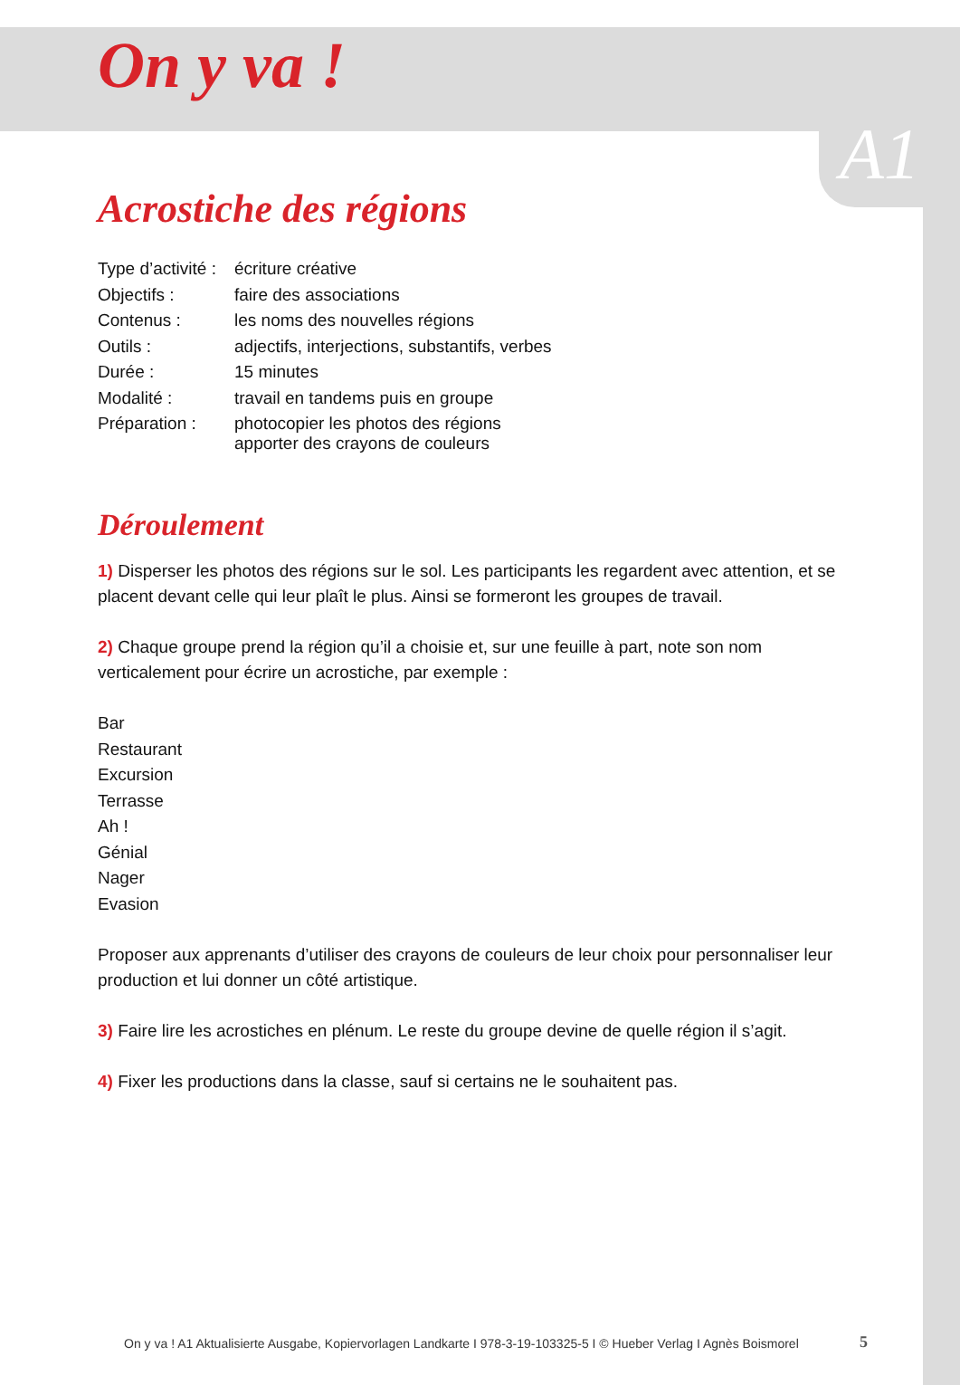On y va !
A1
Acrostiche des régions
| Type d’activité : | écriture créative |
| Objectifs : | faire des associations |
| Contenus : | les noms des nouvelles régions |
| Outils : | adjectifs, interjections, substantifs, verbes |
| Durée : | 15 minutes |
| Modalité : | travail en tandems puis en groupe |
| Préparation : | photocopier les photos des régions apporter des crayons de couleurs |
Déroulement
1) Disperser les photos des régions sur le sol. Les participants les regardent avec attention, et se placent devant celle qui leur plaît le plus. Ainsi se formeront les groupes de travail.
2) Chaque groupe prend la région qu’il a choisie et, sur une feuille à part, note son nom verticalement pour écrire un acrostiche, par exemple :
Bar
Restaurant
Excursion
Terrasse
Ah !
Génial
Nager
Evasion
Proposer aux apprenants d’utiliser des crayons de couleurs de leur choix pour personnaliser leur production et lui donner un côté artistique.
3) Faire lire les acrostiches en plénum. Le reste du groupe devine de quelle région il s’agit.
4) Fixer les productions dans la classe, sauf si certains ne le souhaitent pas.
On y va ! A1 Aktualisierte Ausgabe, Kopiervorlagen Landkarte I 978-3-19-103325-5 I © Hueber Verlag I Agnès Boismorel
5